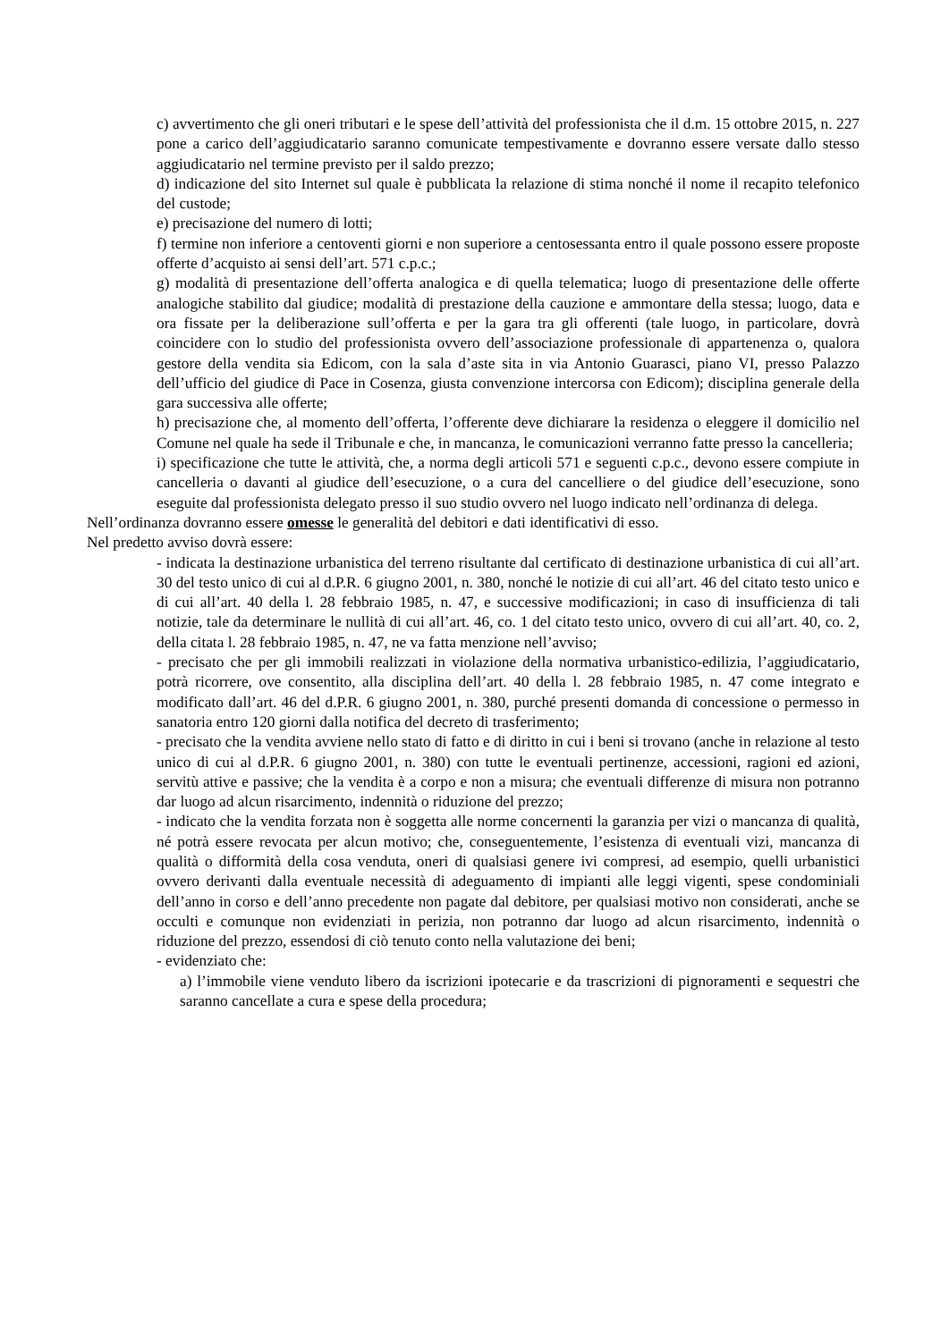c) avvertimento che gli oneri tributari e le spese dell’attività del professionista che il d.m. 15 ottobre 2015, n. 227 pone a carico dell’aggiudicatario saranno comunicate tempestivamente e dovranno essere versate dallo stesso aggiudicatario nel termine previsto per il saldo prezzo;
d) indicazione del sito Internet sul quale è pubblicata la relazione di stima nonché il nome il recapito telefonico del custode;
e) precisazione del numero di lotti;
f) termine non inferiore a centoventi giorni e non superiore a centosessanta entro il quale possono essere proposte offerte d’acquisto ai sensi dell’art. 571 c.p.c.;
g) modalità di presentazione dell’offerta analogica e di quella telematica; luogo di presentazione delle offerte analogiche stabilito dal giudice; modalità di prestazione della cauzione e ammontare della stessa; luogo, data e ora fissate per la deliberazione sull’offerta e per la gara tra gli offerenti (tale luogo, in particolare, dovrà coincidere con lo studio del professionista ovvero dell’associazione professionale di appartenenza o, qualora gestore della vendita sia Edicom, con la sala d’aste sita in via Antonio Guarasci, piano VI, presso Palazzo dell’ufficio del giudice di Pace in Cosenza, giusta convenzione intercorsa con Edicom); disciplina generale della gara successiva alle offerte;
h) precisazione che, al momento dell’offerta, l’offerente deve dichiarare la residenza o eleggere il domicilio nel Comune nel quale ha sede il Tribunale e che, in mancanza, le comunicazioni verranno fatte presso la cancelleria;
i) specificazione che tutte le attività, che, a norma degli articoli 571 e seguenti c.p.c., devono essere compiute in cancelleria o davanti al giudice dell’esecuzione, o a cura del cancelliere o del giudice dell’esecuzione, sono eseguite dal professionista delegato presso il suo studio ovvero nel luogo indicato nell’ordinanza di delega.
Nell’ordinanza dovranno essere omesse le generalità del debitori e dati identificativi di esso.
Nel predetto avviso dovrà essere:
- indicata la destinazione urbanistica del terreno risultante dal certificato di destinazione urbanistica di cui all’art. 30 del testo unico di cui al d.P.R. 6 giugno 2001, n. 380, nonché le notizie di cui all’art. 46 del citato testo unico e di cui all’art. 40 della l. 28 febbraio 1985, n. 47, e successive modificazioni; in caso di insufficienza di tali notizie, tale da determinare le nullità di cui all’art. 46, co. 1 del citato testo unico, ovvero di cui all’art. 40, co. 2, della citata l. 28 febbraio 1985, n. 47, ne va fatta menzione nell’avviso;
- precisato che per gli immobili realizzati in violazione della normativa urbanistico-edilizia, l’aggiudicatario, potrà ricorrere, ove consentito, alla disciplina dell’art. 40 della l. 28 febbraio 1985, n. 47 come integrato e modificato dall’art. 46 del d.P.R. 6 giugno 2001, n. 380, purché presenti domanda di concessione o permesso in sanatoria entro 120 giorni dalla notifica del decreto di trasferimento;
- precisato che la vendita avviene nello stato di fatto e di diritto in cui i beni si trovano (anche in relazione al testo unico di cui al d.P.R. 6 giugno 2001, n. 380) con tutte le eventuali pertinenze, accessioni, ragioni ed azioni, servitù attive e passive; che la vendita è a corpo e non a misura; che eventuali differenze di misura non potranno dar luogo ad alcun risarcimento, indennità o riduzione del prezzo;
- indicato che la vendita forzata non è soggetta alle norme concernenti la garanzia per vizi o mancanza di qualità, né potrà essere revocata per alcun motivo; che, conseguentemente, l’esistenza di eventuali vizi, mancanza di qualità o difformità della cosa venduta, oneri di qualsiasi genere ivi compresi, ad esempio, quelli urbanistici ovvero derivanti dalla eventuale necessità di adeguamento di impianti alle leggi vigenti, spese condominiali dell’anno in corso e dell’anno precedente non pagate dal debitore, per qualsiasi motivo non considerati, anche se occulti e comunque non evidenziati in perizia, non potranno dar luogo ad alcun risarcimento, indennità o riduzione del prezzo, essendosi di ciò tenuto conto nella valutazione dei beni;
- evidenziato che:
a) l’immobile viene venduto libero da iscrizioni ipotecarie e da trascrizioni di pignoramenti e sequestri che saranno cancellate a cura e spese della procedura;